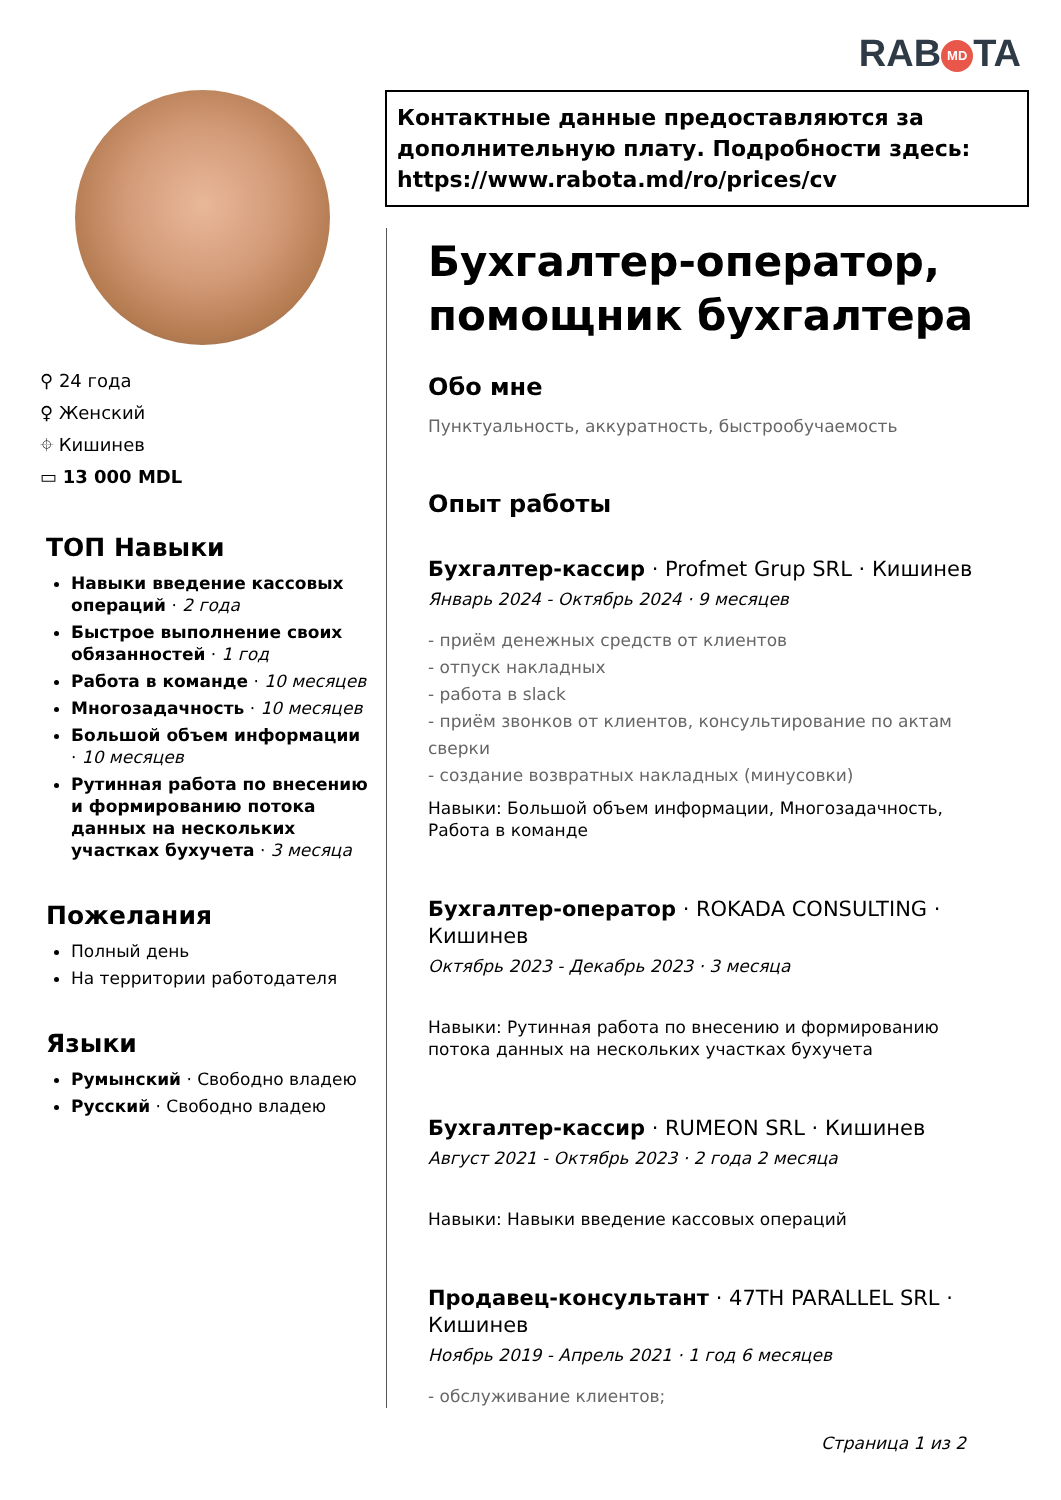RAB MD TA
Контактные данные предоставляются за дополнительную плату. Подробности здесь: https://www.rabota.md/ro/prices/cv
⚲ 24 года
♀ Женский
⌖ Кишинев
▭ 13 000 MDL
ТОП Навыки
Навыки введение кассовых операций · 2 года
Быстрое выполнение своих обязанностей · 1 год
Работа в команде · 10 месяцев
Многозадачность · 10 месяцев
Большой объем информации · 10 месяцев
Рутинная работа по внесению и формированию потока данных на нескольких участках бухучета · 3 месяца
Пожелания
Полный день
На территории работодателя
Языки
Румынский · Свободно владею
Русский · Свободно владею
Бухгалтер-оператор, помощник бухгалтера
Обо мне
Пунктуальность, аккуратность, быстрообучаемость
Опыт работы
Бухгалтер-кассир · Profmet Grup SRL · Кишинев
Январь 2024 - Октябрь 2024 · 9 месяцев
- приём денежных средств от клиентов
- отпуск накладных
- работа в slack
- приём звонков от клиентов, консультирование по актам сверки
- создание возвратных накладных (минусовки)
Навыки: Большой объем информации, Многозадачность, Работа в команде
Бухгалтер-оператор · ROKADA CONSULTING · Кишинев
Октябрь 2023 - Декабрь 2023 · 3 месяца
Навыки: Рутинная работа по внесению и формированию потока данных на нескольких участках бухучета
Бухгалтер-кассир · RUMEON SRL · Кишинев
Август 2021 - Октябрь 2023 · 2 года 2 месяца
Навыки: Навыки введение кассовых операций
Продавец-консультант · 47TH PARALLEL SRL · Кишинев
Ноябрь 2019 - Апрель 2021 · 1 год 6 месяцев
- обслуживание клиентов;
Страница 1 из 2